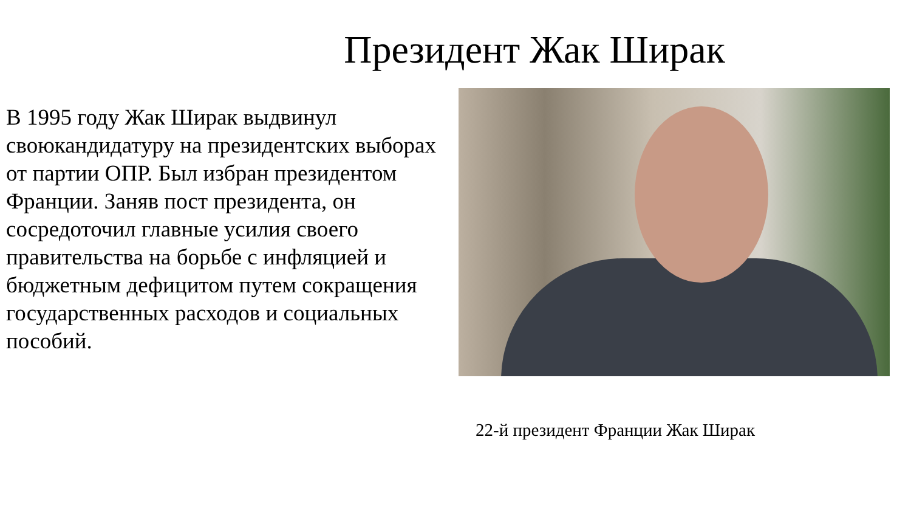Президент Жак Ширак
В 1995 году Жак Ширак выдвинул своюкандидатуру на президентских выборах от партии ОПР. Был избран президентом Франции. Заняв пост президента, он сосредоточил главные усилия своего правительства на борьбе с инфляцией и бюджетным дефицитом путем сокращения государственных расходов и социальных пособий.
22-й президент Франции Жак Ширак